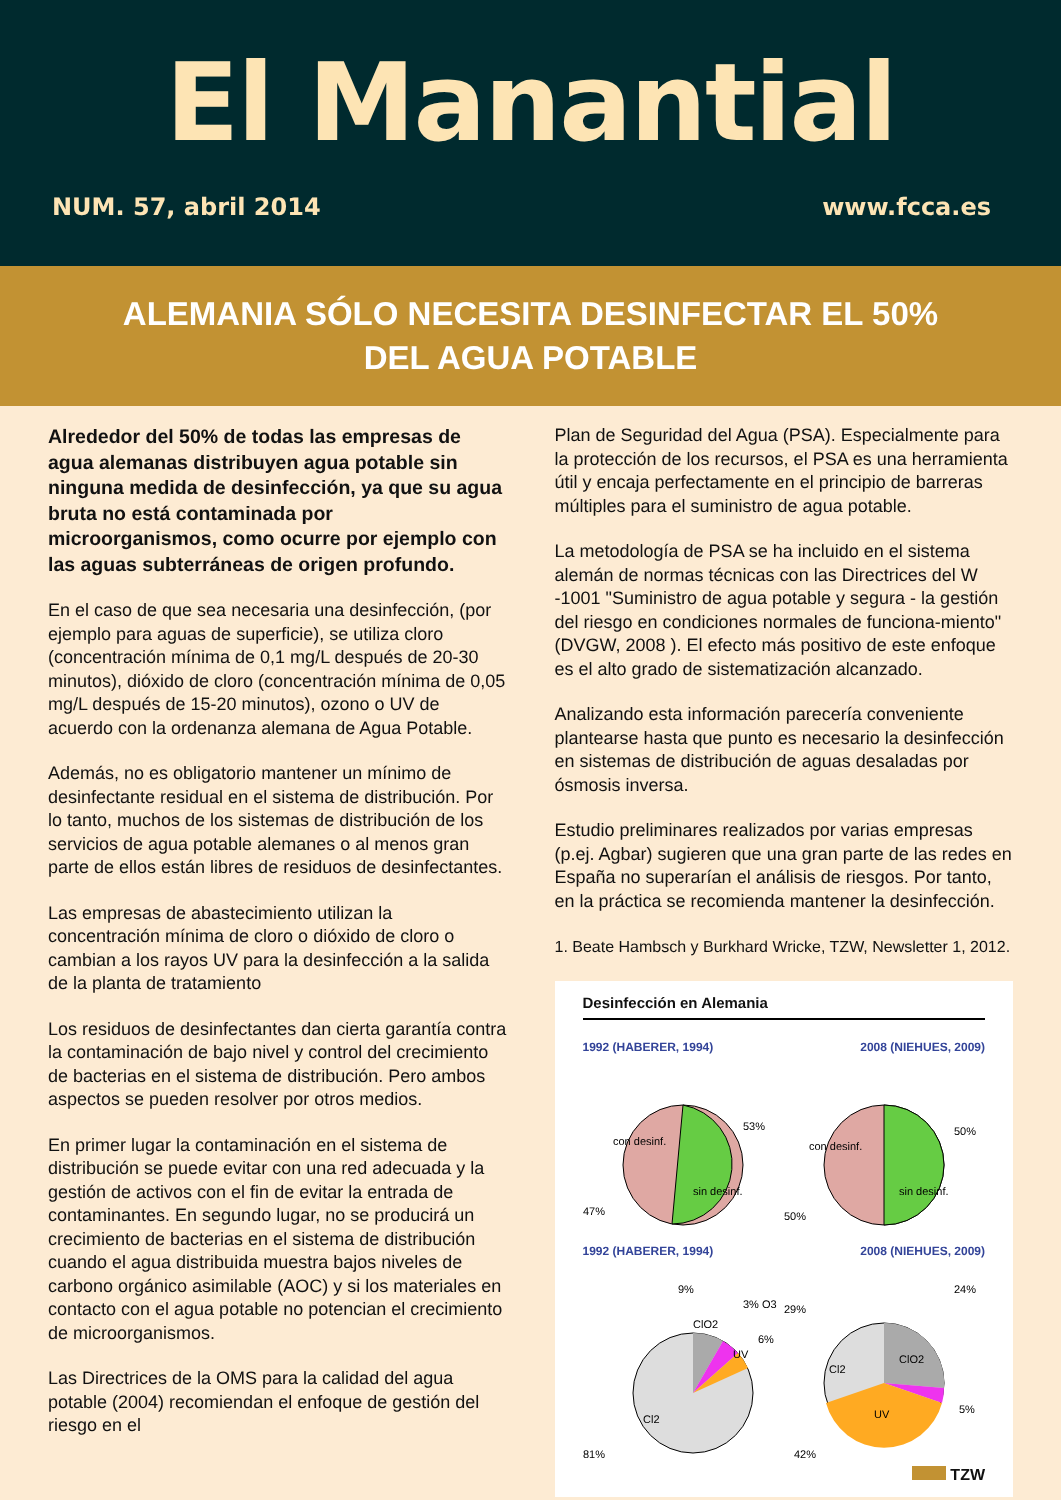El Manantial
NUM. 57, abril 2014 www.fcca.es
ALEMANIA SÓLO NECESITA DESINFECTAR EL 50%
DEL AGUA POTABLE
Alrededor del 50% de todas las empresas de agua alemanas distribuyen agua potable sin ninguna medida de desinfección, ya que su agua bruta no está contaminada por microorganismos, como ocurre por ejemplo con las aguas subterráneas de origen profundo.
En el caso de que sea necesaria una desinfección, (por ejemplo para aguas de superficie), se utiliza cloro (concentración mínima de 0,1 mg/L después de 20-30 minutos), dióxido de cloro (concentración mínima de 0,05 mg/L después de 15-20 minutos), ozono o UV de acuerdo con la ordenanza alemana de Agua Potable.
Además, no es obligatorio mantener un mínimo de desinfectante residual en el sistema de distribución. Por lo tanto, muchos de los sistemas de distribución de los servicios de agua potable alemanes o al menos gran parte de ellos están libres de residuos de desinfectantes.
Las empresas de abastecimiento utilizan la concentración mínima de cloro o dióxido de cloro o cambian a los rayos UV para la desinfección a la salida de la planta de tratamiento
Los residuos de desinfectantes dan cierta garantía contra la contaminación de bajo nivel y control del crecimiento de bacterias en el sistema de distribución. Pero ambos aspectos se pueden resolver por otros medios.
En primer lugar la contaminación en el sistema de distribución se puede evitar con una red adecuada y la gestión de activos con el fin de evitar la entrada de contaminantes. En segundo lugar, no se producirá un crecimiento de bacterias en el sistema de distribución cuando el agua distribuida muestra bajos niveles de carbono orgánico asimilable (AOC) y si los materiales en contacto con el agua potable no potencian el crecimiento de microorganismos.
Las Directrices de la OMS para la calidad del agua potable (2004) recomiendan el enfoque de gestión del riesgo en el
Plan de Seguridad del Agua (PSA). Especialmente para la protección de los recursos, el PSA es una herramienta útil y encaja perfectamente en el principio de barreras múltiples para el suministro de agua potable.
La metodología de PSA se ha incluido en el sistema alemán de normas técnicas con las Directrices del W -1001 "Suministro de agua potable y segura - la gestión del riesgo en condiciones normales de funciona-miento" (DVGW, 2008 ). El efecto más positivo de este enfoque es el alto grado de sistematización alcanzado.
Analizando esta información parecería conveniente plantearse hasta que punto es necesario la desinfección en sistemas de distribución de aguas desaladas por ósmosis inversa.
Estudio preliminares realizados por varias empresas (p.ej. Agbar) sugieren que una gran parte de las redes en España no superarían el análisis de riesgos. Por tanto, en la práctica se recomienda mantener la desinfección.
1. Beate Hambsch y Burkhard Wricke, TZW, Newsletter 1, 2012.
Desinfección en Alemania
1992 (HABERER, 1994) 2008 (NIEHUES, 2009)
con desinf.
sin desinf.
53%
47%
con desinf.
sin desinf.
50%
50%
1992 (HABERER, 1994) 2008 (NIEHUES, 2009)
ClO2
UV
Cl2
9%
3% O3
6%
81%
ClO2
Cl2
UV
24%
29%
5%
42%
TZW